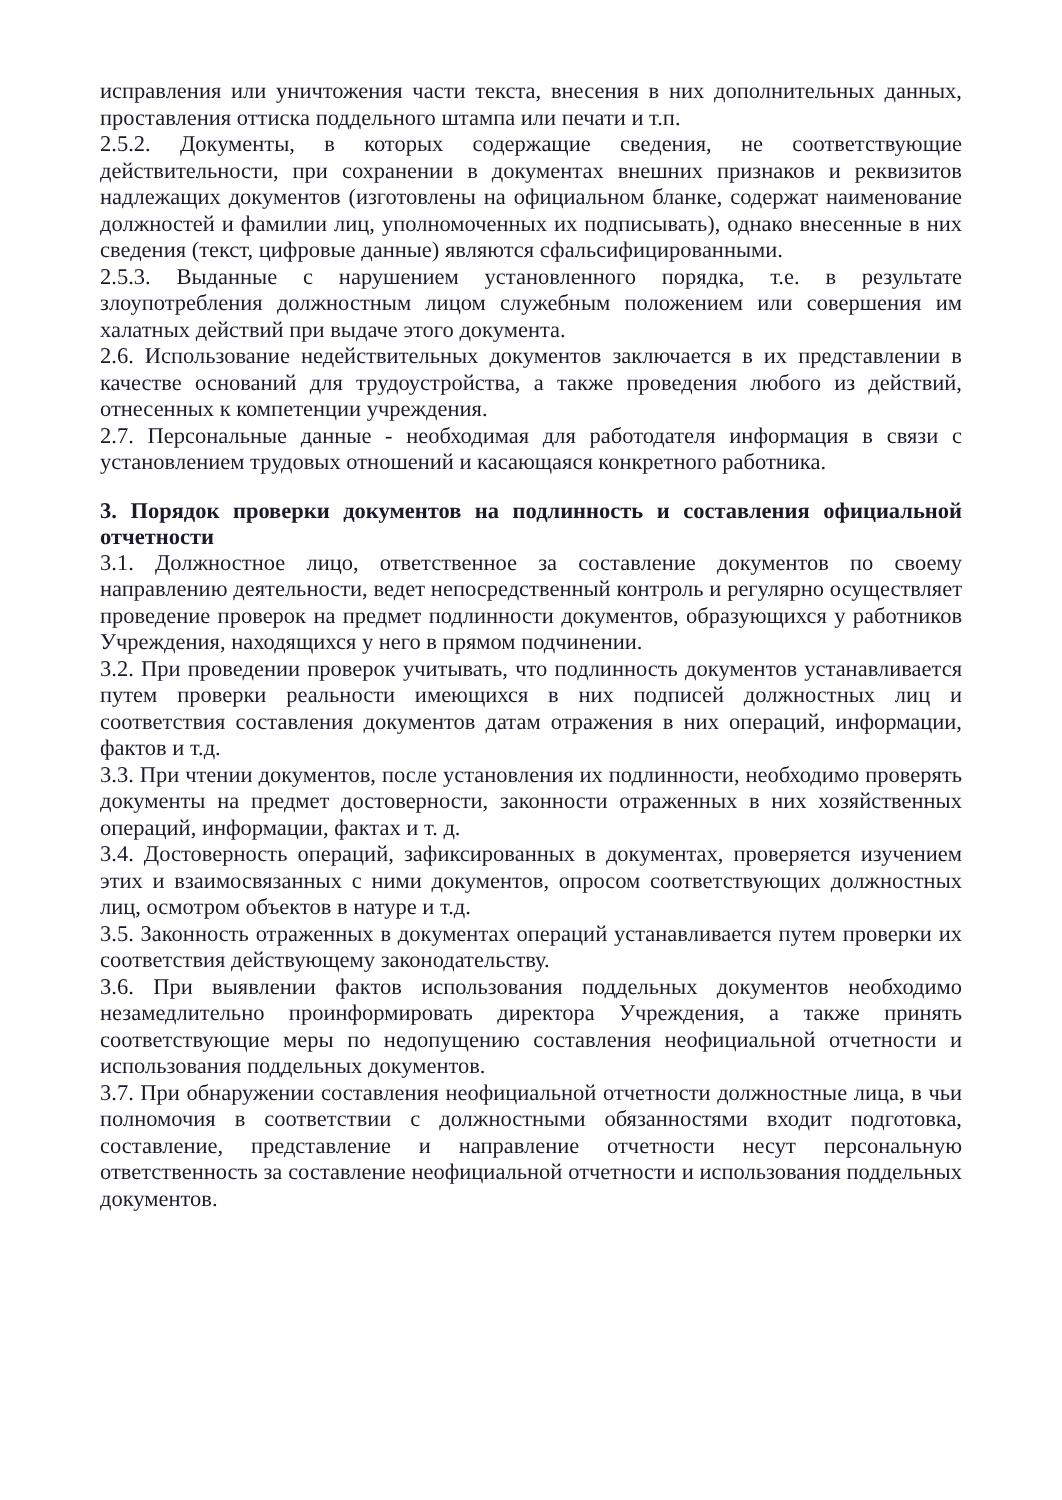исправления или уничтожения части текста, внесения в них дополнительных данных, проставления оттиска поддельного штампа или печати и т.п.
2.5.2. Документы, в которых содержащие сведения, не соответствующие действительности, при сохранении в документах внешних признаков и реквизитов надлежащих документов (изготовлены на официальном бланке, содержат наименование должностей и фамилии лиц, уполномоченных их подписывать), однако внесенные в них сведения (текст, цифровые данные) являются сфальсифицированными.
2.5.3. Выданные с нарушением установленного порядка, т.е. в результате злоупотребления должностным лицом служебным положением или совершения им халатных действий при выдаче этого документа.
2.6. Использование недействительных документов заключается в их представлении в качестве оснований для трудоустройства, а также проведения любого из действий, отнесенных к компетенции учреждения.
2.7. Персональные данные - необходимая для работодателя информация в связи с установлением трудовых отношений и касающаяся конкретного работника.
3. Порядок проверки документов на подлинность и составления официальной отчетности
3.1. Должностное лицо, ответственное за составление документов по своему направлению деятельности, ведет непосредственный контроль и регулярно осуществляет проведение проверок на предмет подлинности документов, образующихся у работников Учреждения, находящихся у него в прямом подчинении.
3.2. При проведении проверок учитывать, что подлинность документов устанавливается путем проверки реальности имеющихся в них подписей должностных лиц и соответствия составления документов датам отражения в них операций, информации, фактов и т.д.
3.3. При чтении документов, после установления их подлинности, необходимо проверять документы на предмет достоверности, законности отраженных в них хозяйственных операций, информации, фактах и т. д.
3.4. Достоверность операций, зафиксированных в документах, проверяется изучением этих и взаимосвязанных с ними документов, опросом соответствующих должностных лиц, осмотром объектов в натуре и т.д.
3.5. Законность отраженных в документах операций устанавливается путем проверки их соответствия действующему законодательству.
3.6. При выявлении фактов использования поддельных документов необходимо незамедлительно проинформировать директора Учреждения, а также принять соответствующие меры по недопущению составления неофициальной отчетности и использования поддельных документов.
3.7. При обнаружении составления неофициальной отчетности должностные лица, в чьи полномочия в соответствии с должностными обязанностями входит подготовка, составление, представление и направление отчетности несут персональную ответственность за составление неофициальной отчетности и использования поддельных документов.